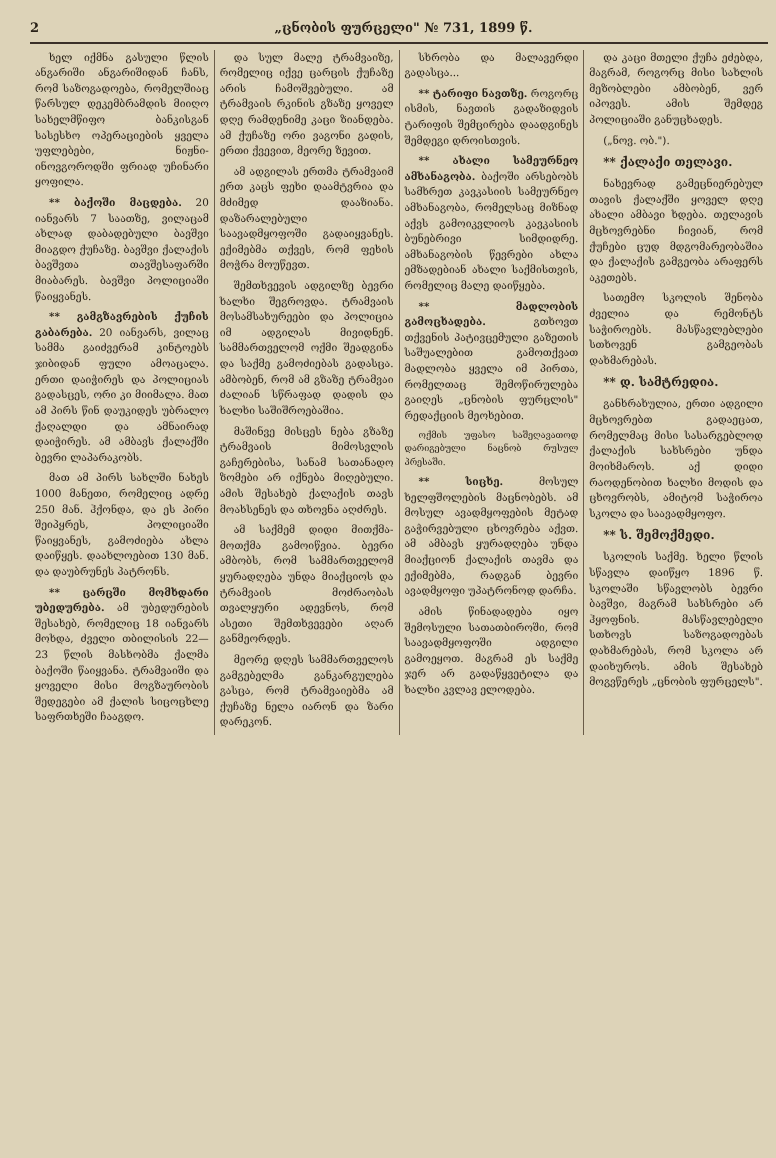2 „ცნობის ფურცელი" № 731, 1899 წ.
ხელ იქმნა გასული წლის ანგარიში ანგარიშიდან ჩანს, რომ საზოგადოება, რომელშიაც წარსულ დეკემბრამდის მიიღო სახელმწიფო ბანკისგან სასესხო ოპერაციების ყველა უფლებები, ნიჟნი-ინოვგოროდში ფრიად უჩინარი ყოფილა.
** ბაქოში მაცდება. 20 იანვარს 7 საათზე, ვილაცამ ახლად დაბადებული ბავშვი მიაგდო ქუჩაზე. ბავშვი ქალაქის ბავშვთა თავშესაფარში მიაბარეს. ბავშვი პოლიციაში წაიყვანეს.
** გამგზავრების ქუჩის გაბარება. 20 იანვარს, ვილაც სამმა გაიძვერამ კინტოებს ჯიბიდან ფული ამოაცალა. ერთი დაიჭირეს და პოლიციას გადასცეს, ორი კი მიიმალა. მათ ამ პირს წინ დაუკიდეს უბრალო ქაღალდი და ამნაირად დაიჭირეს. ამ ამბავს ქალაქში ბევრი ლაპარაკობს.
მათ ამ პირს სახლში ნახეს 1000 მანეთი, რომელიც ადრე 250 მან. ჰქონდა, და ეს პირი შეიპყრეს, პოლიციაში წაიყვანეს, გამოძიება ახლა დაიწყეს. დაახლოებით 130 მან. და დაუბრუნეს პატრონს.
** ცარცში მომხდარი უბედურება. ამ უბედურების შესახებ, რომელიც 18 იანვარს მოხდა, ძველი თბილისის 22—23 წლის მასხობმა ქალმა ბაქოში წაიყვანა. ტრამვაიში და ყოველი მისი მოგზაურობის შედეგები ამ ქალის სიცოცხლე საფრთხეში ჩააგდო.
და სულ მალე ტრამვაიზე, რომელიც იქვე ცარცის ქუჩაზე არის ჩამოშვებული. ამ ტრამვაის რკინის გზაზე ყოველ დღე რამდენიმე კაცი ზიანდება. ამ ქუჩაზე ორი ვაგონი გადის, ერთი ქვევით, მეორე ზევით.
ამ ადგილას ერთმა ტრამვაიმ ერთ კაცს ფეხი დაამტვრია და მძიმედ დააზიანა. დაზარალებული საავადმყოფოში გადაიყვანეს. ექიმებმა თქვეს, რომ ფეხის მოჭრა მოუწევთ.
შემთხვევის ადგილზე ბევრი ხალხი შეგროვდა. ტრამვაის მოსამსახურეები და პოლიცია იმ ადგილას მივიდნენ. სამმართველომ ოქმი შეადგინა და საქმე გამოძიებას გადასცა. ამბობენ, რომ ამ გზაზე ტრამვაი ძალიან სწრაფად დადის და ხალხი საშიშროებაშია.
მაშინვე მისცეს ნება გზაზე ტრამვაის მიმოსვლის გაჩერებისა, სანამ სათანადო ზომები არ იქნება მიღებული. ამის შესახებ ქალაქის თავს მოახსენეს და თხოვნა აღძრეს.
ამ საქმემ დიდი მითქმა-მოთქმა გამოიწვია. ბევრი ამბობს, რომ სამმართველომ ყურადღება უნდა მიაქციოს და ტრამვაის მოძრაობას თვალყური ადევნოს, რომ ასეთი შემთხვევები აღარ განმეორდეს.
მეორე დღეს სამმართველოს გამგებელმა განკარგულება გასცა, რომ ტრამვაიებმა ამ ქუჩაზე ნელა იარონ და ზარი დარეკონ.
სხრობა და მალავერდი გადასცა...
** ტარიფი ნავთზე. როგორც ისმის, ნავთის გადაზიდვის ტარიფის შემცირება დაადგინეს შემდეგი დროისთვის.
** ახალი სამეურნეო ამხანაგობა. ბაქოში არსებობს სამხრეთ კავკასიის სამეურნეო ამხანაგობა, რომელსაც მიზნად აქვს გამოიკვლიოს კავკასიის ბუნებრივი სიმდიდრე. ამხანაგობის წევრები ახლა ემზადებიან ახალი საქმისთვის, რომელიც მალე დაიწყება.
** მადლობის გამოცხადება. გთხოვთ თქვენის პატივცემული გაზეთის საშუალებით გამოთქვათ მადლობა ყველა იმ პირთა, რომელთაც შემოწირულება გაიღეს „ცნობის ფურცლის" რედაქციის მეოხებით.
ოქმის უფასო საშეღავათოდ დარიგებული ნაცნობ რუსულ პრესაში.
** სიცხე. მოსულ ხელფშოლების მაცნობებს. ამ მოსულ ავადმყოფების მეტად გაჭირვებული ცხოვრება აქვთ. ამ ამბავს ყურადღება უნდა მიაქციონ ქალაქის თავმა და ექიმებმა, რადგან ბევრი ავადმყოფი უპატრონოდ დარჩა.
ამის წინადადება იყო შემოსული სათათბიროში, რომ საავადმყოფოში ადგილი გამოეყოთ. მაგრამ ეს საქმე ჯერ არ გადაწყვეტილა და ხალხი კვლავ ელოდება.
და კაცი მთელი ქუჩა ეძებდა, მაგრამ, როგორც მისი სახლის მეზობლები ამბობენ, ვერ იპოვეს. ამის შემდეგ პოლიციაში განუცხადეს.
(„ნოვ. ობ.").
** ქალაქი თელავი.
ნახევრად გამეცნიერებულ თავის ქალაქში ყოველ დღე ახალი ამბავი ხდება. თელავის მცხოვრებნი ჩივიან, რომ ქუჩები ცუდ მდგომარეობაშია და ქალაქის გამგეობა არაფერს აკეთებს.
სათემო სკოლის შენობა ძველია და რემონტს საჭიროებს. მასწავლებლები სთხოვენ გამგეობას დახმარებას.
** დ. სამტრედია.
განხრახულია, ერთი ადგილი მცხოვრებთ გადაეცათ, რომელმაც მისი სასარგებლოდ ქალაქის სახსრები უნდა მოიხმაროს. აქ დიდი რაოდენობით ხალხი მოდის და ცხოვრობს, ამიტომ საჭიროა სკოლა და საავადმყოფო.
** ს. შემოქმედი.
სკოლის საქმე. ხელი წლის სწავლა დაიწყო 1896 წ. სკოლაში სწავლობს ბევრი ბავშვი, მაგრამ სახსრები არ ჰყოფნის. მასწავლებელი სთხოვს საზოგადოებას დახმარებას, რომ სკოლა არ დაიხუროს. ამის შესახებ მოგვწერეს „ცნობის ფურცელს".